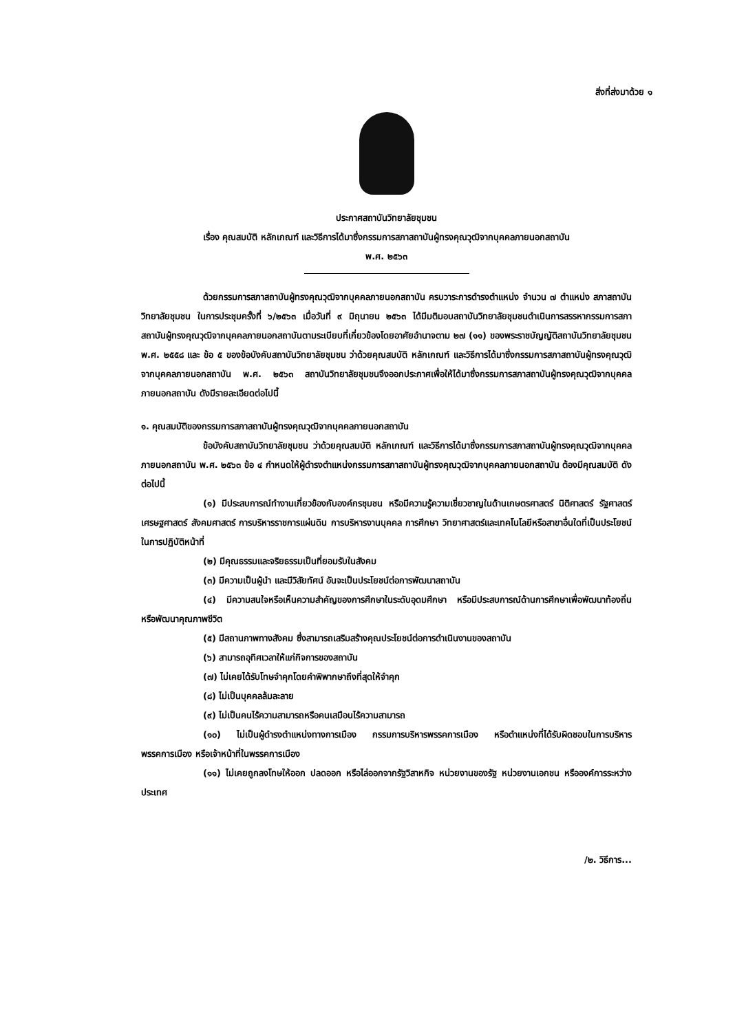สิ่งที่ส่งมาด้วย ๑
ประกาศสถาบันวิทยาลัยชุมชน
เรื่อง คุณสมบัติ หลักเกณฑ์ และวิธีการได้มาซึ่งกรรมการสภาสถาบันผู้ทรงคุณวุฒิจากบุคคลภายนอกสถาบัน
พ.ศ. ๒๕๖๓
ด้วยกรรมการสภาสถาบันผู้ทรงคุณวุฒิจากบุคคลภายนอกสถาบัน ครบวาระการดำรงตำแหน่ง จำนวน ๗ ตำแหน่ง สภาสถาบันวิทยาลัยชุมชน ในการประชุมครั้งที่ ๖/๒๕๖๓ เมื่อวันที่ ๙ มิถุนายน ๒๕๖๓ ได้มีมติมอบสถาบันวิทยาลัยชุมชนดำเนินการสรรหากรรมการสภาสถาบันผู้ทรงคุณวุฒิจากบุคคลภายนอกสถาบันตามระเบียบที่เกี่ยวข้องโดยอาศัยอำนาจตาม ๒๗ (๑๑) ของพระราชบัญญัติสถาบันวิทยาลัยชุมชน พ.ศ. ๒๕๕๘ และ ข้อ ๕ ของข้อบังคับสถาบันวิทยาลัยชุมชน ว่าด้วยคุณสมบัติ หลักเกณฑ์ และวิธีการได้มาซึ่งกรรมการสภาสถาบันผู้ทรงคุณวุฒิจากบุคคลภายนอกสถาบัน พ.ศ. ๒๕๖๓ สถาบันวิทยาลัยชุมชนจึงออกประกาศเพื่อให้ได้มาซึ่งกรรมการสภาสถาบันผู้ทรงคุณวุฒิจากบุคคลภายนอกสถาบัน ดังมีรายละเอียดต่อไปนี้
๑. คุณสมบัติของกรรมการสภาสถาบันผู้ทรงคุณวุฒิจากบุคคลภายนอกสถาบัน
ข้อบังคับสถาบันวิทยาลัยชุมชน ว่าด้วยคุณสมบัติ หลักเกณฑ์ และวิธีการได้มาซึ่งกรรมการสภาสถาบันผู้ทรงคุณวุฒิจากบุคคลภายนอกสถาบัน พ.ศ. ๒๕๖๓ ข้อ ๔ กำหนดให้ผู้ดำรงตำแหน่งกรรมการสภาสถาบันผู้ทรงคุณวุฒิจากบุคคลภายนอกสถาบัน ต้องมีคุณสมบัติ ดังต่อไปนี้
(๑) มีประสบการณ์ทำงานเกี่ยวข้องกับองค์กรชุมชน หรือมีความรู้ความเชี่ยวชาญในด้านเกษตรศาสตร์ นิติศาสตร์ รัฐศาสตร์ เศรษฐศาสตร์ สังคมศาสตร์ การบริหารราชการแผ่นดิน การบริหารงานบุคคล การศึกษา วิทยาศาสตร์และเทคโนโลยีหรือสาขาอื่นใดที่เป็นประโยชน์ในการปฏิบัติหน้าที่
(๒) มีคุณธรรมและจริยธรรมเป็นที่ยอมรับในสังคม
(๓) มีความเป็นผู้นำ และมีวิสัยทัศน์ อันจะเป็นประโยชน์ต่อการพัฒนาสถาบัน
(๔) มีความสนใจหรือเห็นความสำคัญของการศึกษาในระดับอุดมศึกษา หรือมีประสบการณ์ด้านการศึกษาเพื่อพัฒนาท้องถิ่น หรือพัฒนาคุณภาพชีวิต
(๕) มีสถานภาพทางสังคม ซึ่งสามารถเสริมสร้างคุณประโยชน์ต่อการดำเนินงานของสถาบัน
(๖) สามารถอุทิศเวลาให้แก่กิจการของสถาบัน
(๗) ไม่เคยได้รับโทษจำคุกโดยคำพิพากษาถึงที่สุดให้จำคุก
(๘) ไม่เป็นบุคคลล้มละลาย
(๙) ไม่เป็นคนไร้ความสามารถหรือคนเสมือนไร้ความสามารถ
(๑๐) ไม่เป็นผู้ดำรงตำแหน่งทางการเมือง กรรมการบริหารพรรคการเมือง หรือตำแหน่งที่ได้รับผิดชอบในการบริหารพรรคการเมือง หรือเจ้าหน้าที่ในพรรคการเมือง
(๑๑) ไม่เคยถูกลงโทษให้ออก ปลดออก หรือไล่ออกจากรัฐวิสาหกิจ หน่วยงานของรัฐ หน่วยงานเอกชน หรือองค์การระหว่างประเทศ
/๒. วิธีการ...